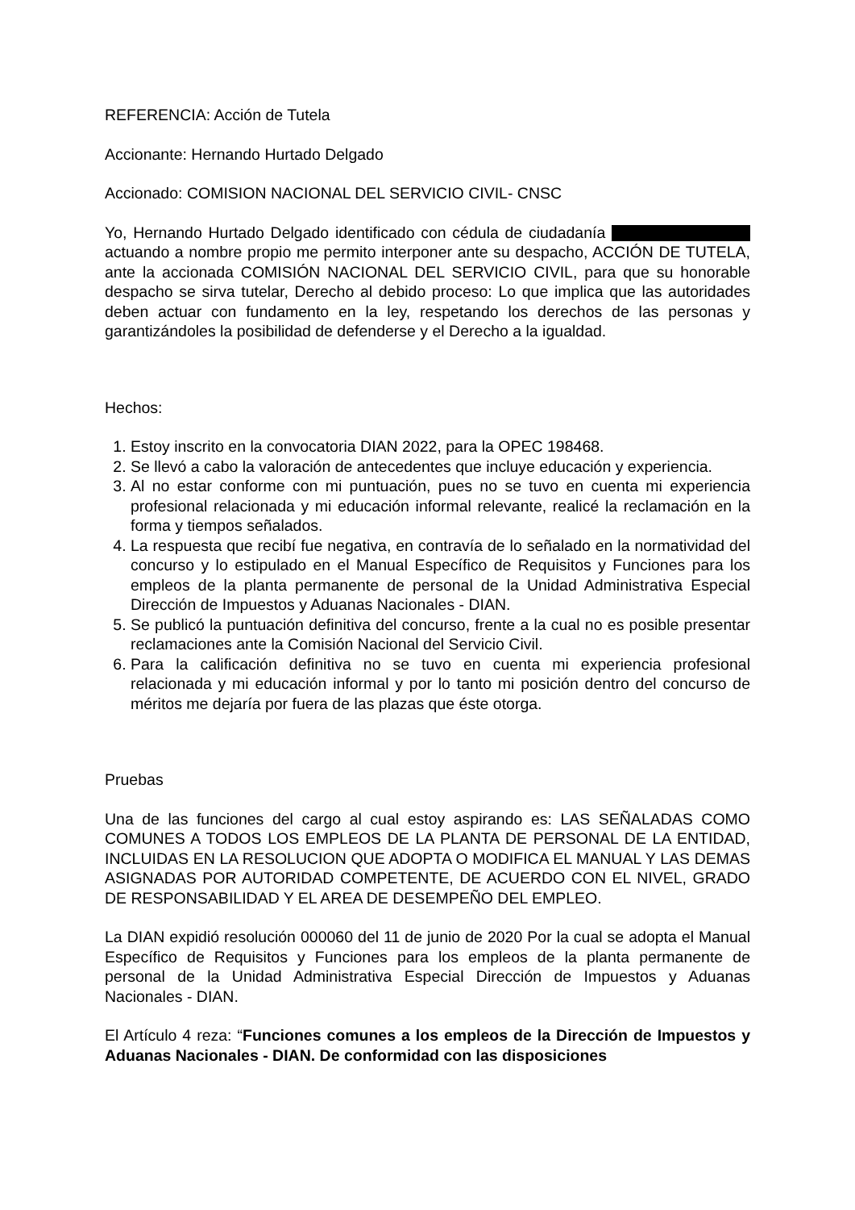REFERENCIA: Acción de Tutela
Accionante: Hernando Hurtado Delgado
Accionado: COMISION NACIONAL DEL SERVICIO CIVIL- CNSC
Yo, Hernando Hurtado Delgado identificado con cédula de ciudadanía actuando a nombre propio me permito interponer ante su despacho, ACCIÓN DE TUTELA, ante la accionada COMISIÓN NACIONAL DEL SERVICIO CIVIL, para que su honorable despacho se sirva tutelar, Derecho al debido proceso: Lo que implica que las autoridades deben actuar con fundamento en la ley, respetando los derechos de las personas y garantizándoles la posibilidad de defenderse y el Derecho a la igualdad.
Hechos:
1. Estoy inscrito en la convocatoria DIAN 2022, para la OPEC 198468.
2. Se llevó a cabo la valoración de antecedentes que incluye educación y experiencia.
3. Al no estar conforme con mi puntuación, pues no se tuvo en cuenta mi experiencia profesional relacionada y mi educación informal relevante, realicé la reclamación en la forma y tiempos señalados.
4. La respuesta que recibí fue negativa, en contravía de lo señalado en la normatividad del concurso y lo estipulado en el Manual Específico de Requisitos y Funciones para los empleos de la planta permanente de personal de la Unidad Administrativa Especial Dirección de Impuestos y Aduanas Nacionales - DIAN.
5. Se publicó la puntuación definitiva del concurso, frente a la cual no es posible presentar reclamaciones ante la Comisión Nacional del Servicio Civil.
6. Para la calificación definitiva no se tuvo en cuenta mi experiencia profesional relacionada y mi educación informal y por lo tanto mi posición dentro del concurso de méritos me dejaría por fuera de las plazas que éste otorga.
Pruebas
Una de las funciones del cargo al cual estoy aspirando es: LAS SEÑALADAS COMO COMUNES A TODOS LOS EMPLEOS DE LA PLANTA DE PERSONAL DE LA ENTIDAD, INCLUIDAS EN LA RESOLUCION QUE ADOPTA O MODIFICA EL MANUAL Y LAS DEMAS ASIGNADAS POR AUTORIDAD COMPETENTE, DE ACUERDO CON EL NIVEL, GRADO DE RESPONSABILIDAD Y EL AREA DE DESEMPEÑO DEL EMPLEO.
La DIAN expidió resolución 000060 del 11 de junio de 2020 Por la cual se adopta el Manual Específico de Requisitos y Funciones para los empleos de la planta permanente de personal de la Unidad Administrativa Especial Dirección de Impuestos y Aduanas Nacionales - DIAN.
El Artículo 4 reza: “Funciones comunes a los empleos de la Dirección de Impuestos y Aduanas Nacionales - DIAN. De conformidad con las disposiciones